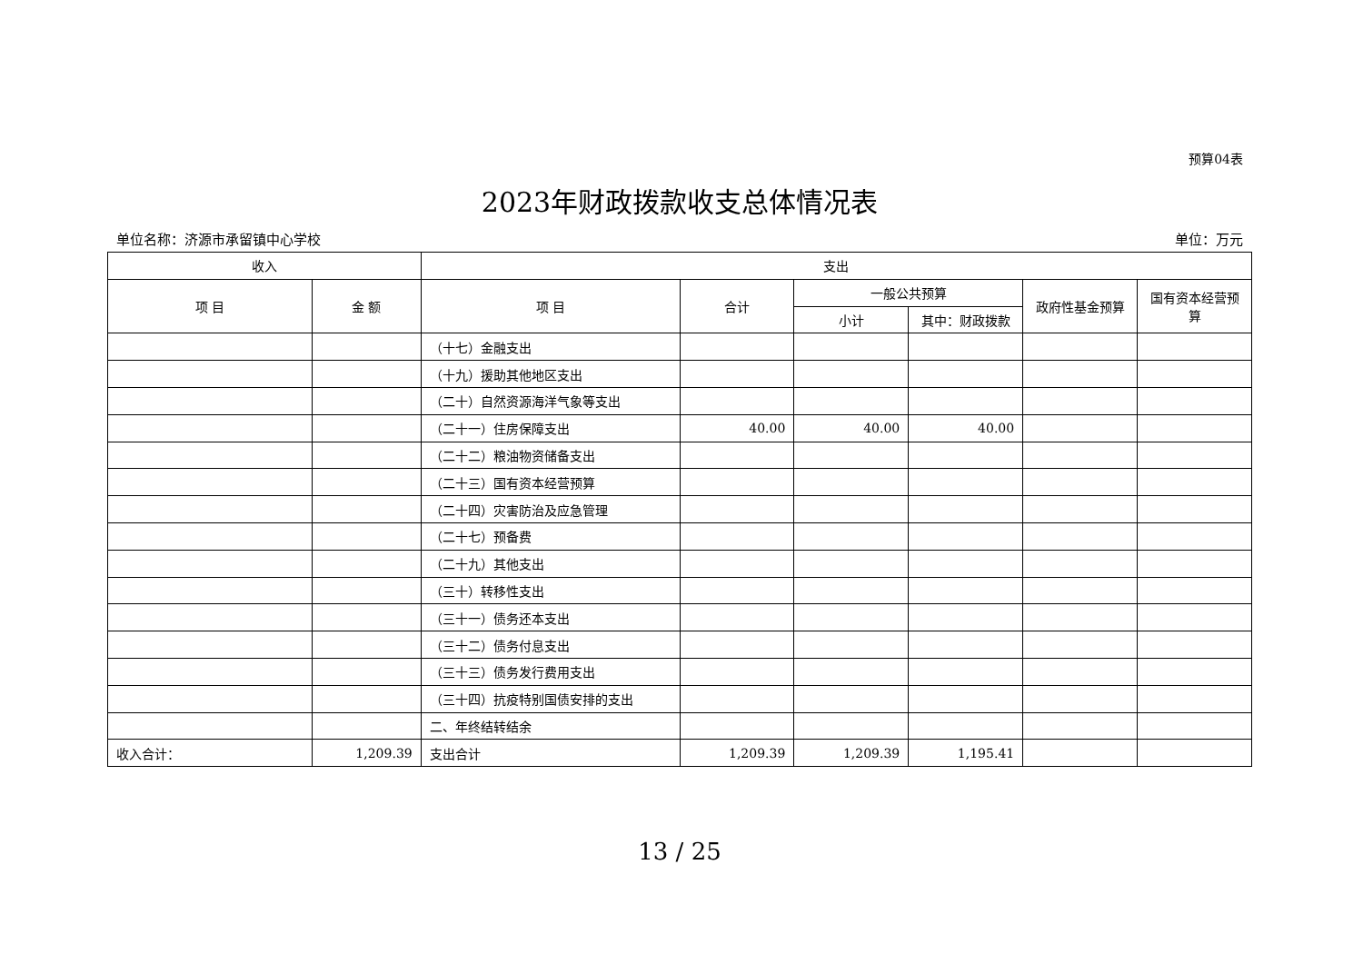预算04表
2023年财政拨款收支总体情况表
单位名称：济源市承留镇中心学校 单位：万元
| 收入 | | 支出 | | | | | |
| --- | --- | --- | --- | --- | --- | --- | --- |
| 项 目 | 金 额 | 项 目 | 合计 | 一般公共预算 | | 政府性基金预算 | 国有资本经营预算 |
| | | | | 小计 | 其中：财政拨款 | | |
| | | （十七）金融支出 | | | | | |
| | | （十九）援助其他地区支出 | | | | | |
| | | （二十）自然资源海洋气象等支出 | | | | | |
| | | （二十一）住房保障支出 | 40.00 | 40.00 | 40.00 | | |
| | | （二十二）粮油物资储备支出 | | | | | |
| | | （二十三）国有资本经营预算 | | | | | |
| | | （二十四）灾害防治及应急管理 | | | | | |
| | | （二十七）预备费 | | | | | |
| | | （二十九）其他支出 | | | | | |
| | | （三十）转移性支出 | | | | | |
| | | （三十一）债务还本支出 | | | | | |
| | | （三十二）债务付息支出 | | | | | |
| | | （三十三）债务发行费用支出 | | | | | |
| | | （三十四）抗疫特别国债安排的支出 | | | | | |
| | | 二、年终结转结余 | | | | | |
| 收入合计： | 1,209.39 | 支出合计 | 1,209.39 | 1,209.39 | 1,195.41 | | |
13 / 25